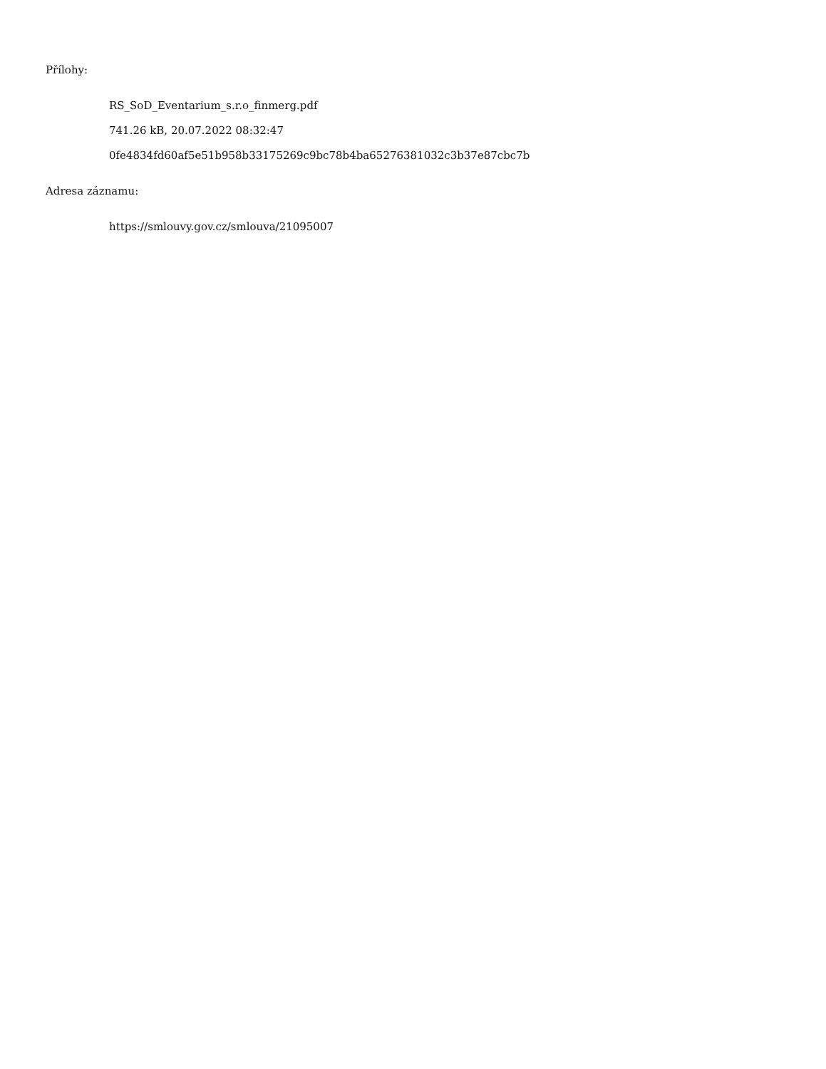Přílohy:
RS_SoD_Eventarium_s.r.o_finmerg.pdf
741.26 kB, 20.07.2022 08:32:47
0fe4834fd60af5e51b958b33175269c9bc78b4ba65276381032c3b37e87cbc7b
Adresa záznamu:
https://smlouvy.gov.cz/smlouva/21095007